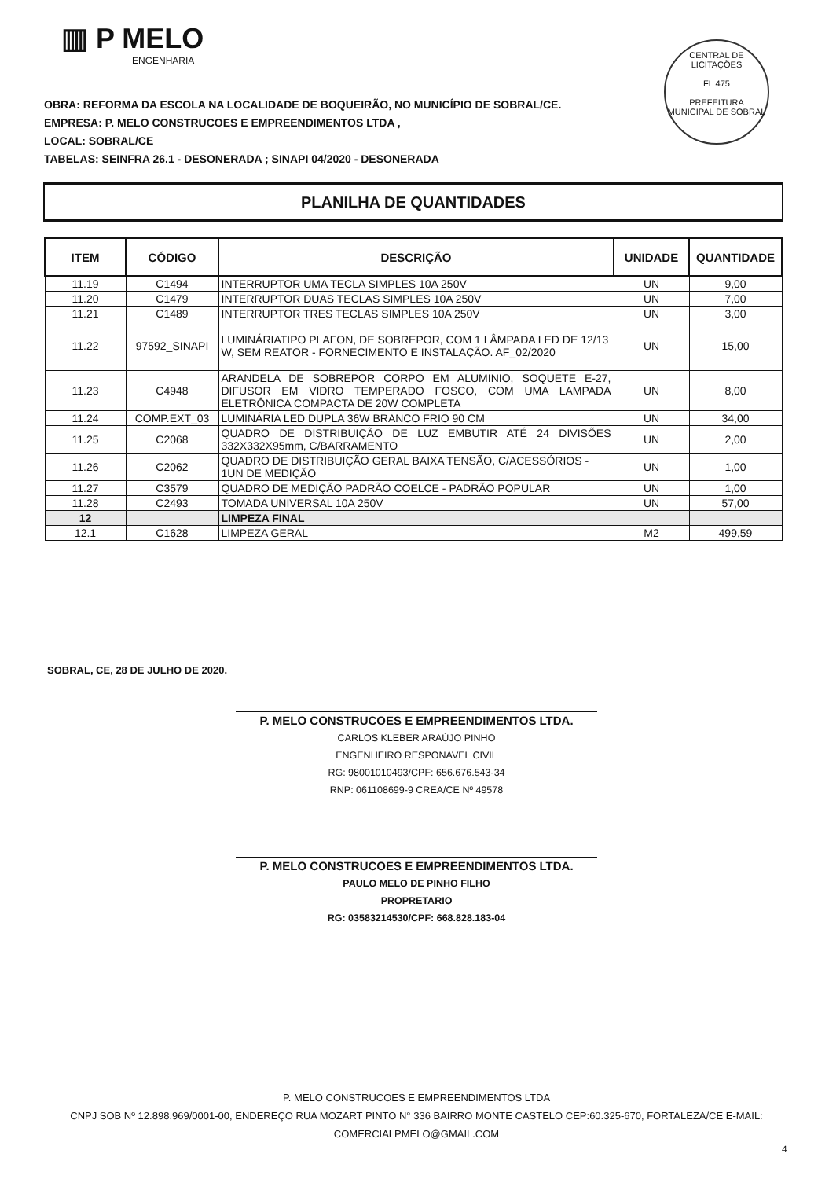▥ P MELO
ENGENHARIA
CENTRAL DE LICITAÇÕES
FL 475
PREFEITURA MUNICIPAL DE SOBRAL
OBRA: REFORMA DA ESCOLA NA LOCALIDADE DE BOQUEIRÃO, NO MUNICÍPIO DE SOBRAL/CE.
EMPRESA: P. MELO CONSTRUCOES E EMPREENDIMENTOS LTDA ,
LOCAL: SOBRAL/CE
TABELAS: SEINFRA 26.1 - DESONERADA ; SINAPI 04/2020 - DESONERADA
PLANILHA DE QUANTIDADES
| ITEM | CÓDIGO | DESCRIÇÃO | UNIDADE | QUANTIDADE |
| --- | --- | --- | --- | --- |
| 11.19 | C1494 | INTERRUPTOR UMA TECLA SIMPLES 10A 250V | UN | 9,00 |
| 11.20 | C1479 | INTERRUPTOR DUAS TECLAS SIMPLES 10A 250V | UN | 7,00 |
| 11.21 | C1489 | INTERRUPTOR TRES TECLAS SIMPLES 10A 250V | UN | 3,00 |
| 11.22 | 97592_SINAPI | LUMINÁRIATIPO PLAFON, DE SOBREPOR, COM 1 LÂMPADA LED DE 12/13 W, SEM REATOR - FORNECIMENTO E INSTALAÇÃO. AF_02/2020 | UN | 15,00 |
| 11.23 | C4948 | ARANDELA DE SOBREPOR CORPO EM ALUMINIO, SOQUETE E-27, DIFUSOR EM VIDRO TEMPERADO FOSCO, COM UMA LAMPADA ELETRÔNICA COMPACTA DE 20W COMPLETA | UN | 8,00 |
| 11.24 | COMP.EXT_03 | LUMINÁRIA LED DUPLA 36W BRANCO FRIO 90 CM | UN | 34,00 |
| 11.25 | C2068 | QUADRO DE DISTRIBUIÇÃO DE LUZ EMBUTIR ATÉ 24 DIVISÕES 332X332X95mm, C/BARRAMENTO | UN | 2,00 |
| 11.26 | C2062 | QUADRO DE DISTRIBUIÇÃO GERAL BAIXA TENSÃO, C/ACESSÓRIOS - 1UN DE MEDIÇÃO | UN | 1,00 |
| 11.27 | C3579 | QUADRO DE MEDIÇÃO PADRÃO COELCE - PADRÃO POPULAR | UN | 1,00 |
| 11.28 | C2493 | TOMADA UNIVERSAL 10A 250V | UN | 57,00 |
| 12 | | LIMPEZA FINAL | | |
| 12.1 | C1628 | LIMPEZA GERAL | M2 | 499,59 |
SOBRAL, CE, 28 DE JULHO DE 2020.
P. MELO CONSTRUCOES E EMPREENDIMENTOS LTDA.
CARLOS KLEBER ARAÚJO PINHO
ENGENHEIRO RESPONAVEL CIVIL
RG: 98001010493/CPF: 656.676.543-34
RNP: 061108699-9 CREA/CE Nº 49578
P. MELO CONSTRUCOES E EMPREENDIMENTOS LTDA.
PAULO MELO DE PINHO FILHO
PROPRETARIO
RG: 03583214530/CPF: 668.828.183-04
P. MELO CONSTRUCOES E EMPREENDIMENTOS LTDA
CNPJ SOB Nº 12.898.969/0001-00, ENDEREÇO RUA MOZART PINTO N° 336 BAIRRO MONTE CASTELO CEP:60.325-670, FORTALEZA/CE E-MAIL: COMERCIALPMELO@GMAIL.COM
4